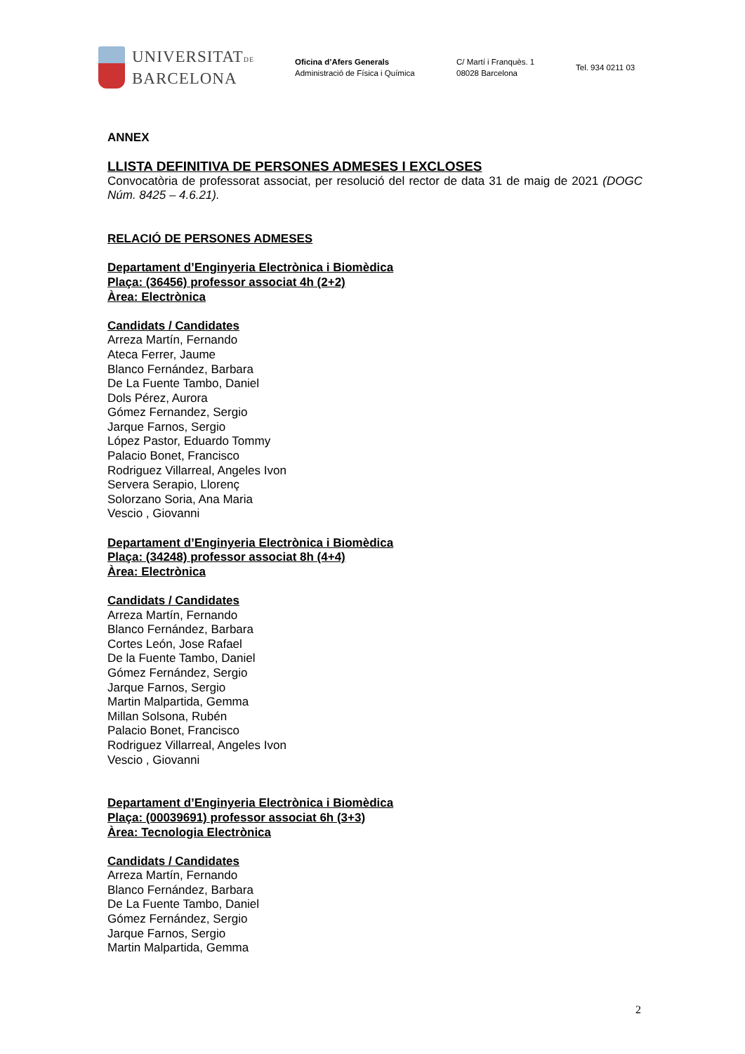UNIVERSITATDE
BARCELONA
Oficina d’Afers Generals
Administració de Física i Química
C/ Martí i Franquès. 1
08028 Barcelona
Tel. 934 0211 03
ANNEX
LLISTA DEFINITIVA DE PERSONES ADMESES I EXCLOSES
Convocatòria de professorat associat, per resolució del rector de data 31 de maig de 2021 (DOGC Núm. 8425 – 4.6.21).
RELACIÓ DE PERSONES ADMESES
Departament d’Enginyeria Electrònica i Biomèdica
Plaça: (36456) professor associat 4h (2+2)
Àrea: Electrònica
Candidats / Candidates
Arreza Martín, Fernando
Ateca Ferrer, Jaume
Blanco Fernández, Barbara
De La Fuente Tambo, Daniel
Dols Pérez, Aurora
Gómez Fernandez, Sergio
Jarque Farnos, Sergio
López Pastor, Eduardo Tommy
Palacio Bonet, Francisco
Rodriguez Villarreal, Angeles Ivon
Servera Serapio, Llorenç
Solorzano Soria, Ana Maria
Vescio , Giovanni
Departament d’Enginyeria Electrònica i Biomèdica
Plaça: (34248) professor associat 8h (4+4)
Àrea: Electrònica
Candidats / Candidates
Arreza Martín, Fernando
Blanco Fernández, Barbara
Cortes León, Jose Rafael
De la Fuente Tambo, Daniel
Gómez Fernández, Sergio
Jarque Farnos, Sergio
Martin Malpartida, Gemma
Millan Solsona, Rubén
Palacio Bonet, Francisco
Rodriguez Villarreal, Angeles Ivon
Vescio , Giovanni
Departament d’Enginyeria Electrònica i Biomèdica
Plaça: (00039691) professor associat 6h (3+3)
Àrea: Tecnologia Electrònica
Candidats / Candidates
Arreza Martín, Fernando
Blanco Fernández, Barbara
De La Fuente Tambo, Daniel
Gómez Fernández, Sergio
Jarque Farnos, Sergio
Martin Malpartida, Gemma
2